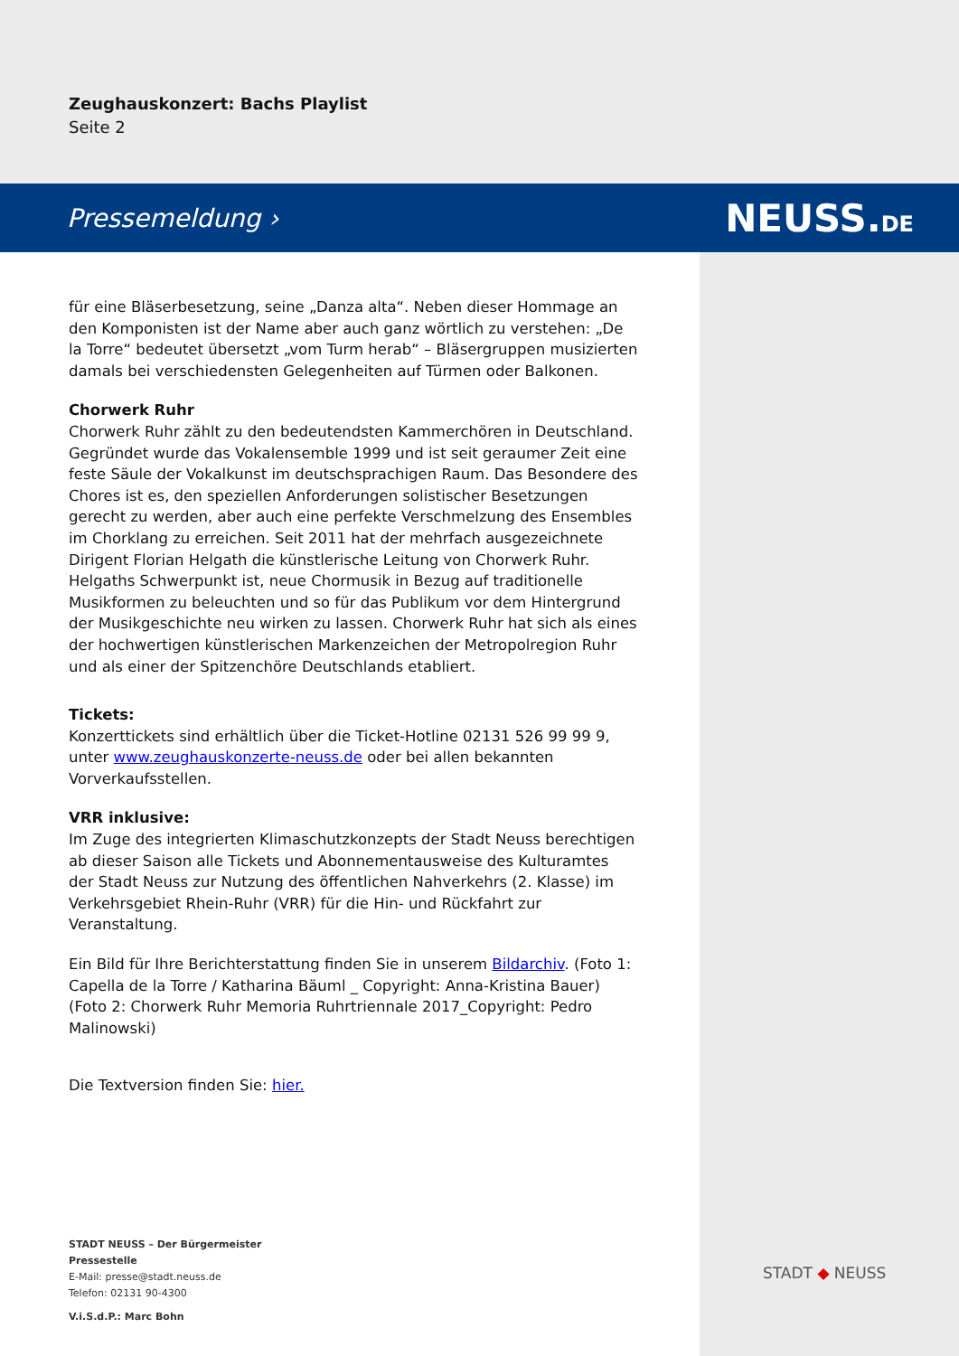Zeughauskonzert: Bachs Playlist
Seite 2
Pressemeldung › NEUSS.DE
für eine Bläserbesetzung, seine „Danza alta“. Neben dieser Hommage an den Komponisten ist der Name aber auch ganz wörtlich zu verstehen: „De la Torre“ bedeutet übersetzt „vom Turm herab“ – Bläsergruppen musizierten damals bei verschiedensten Gelegenheiten auf Türmen oder Balkonen.
Chorwerk Ruhr
Chorwerk Ruhr zählt zu den bedeutendsten Kammerchören in Deutschland. Gegründet wurde das Vokalensemble 1999 und ist seit geraumer Zeit eine feste Säule der Vokalkunst im deutschsprachigen Raum. Das Besondere des Chores ist es, den speziellen Anforderungen solistischer Besetzungen gerecht zu werden, aber auch eine perfekte Verschmelzung des Ensembles im Chorklang zu erreichen. Seit 2011 hat der mehrfach ausgezeichnete Dirigent Florian Helgath die künstlerische Leitung von Chorwerk Ruhr. Helgaths Schwerpunkt ist, neue Chormusik in Bezug auf traditionelle Musikformen zu beleuchten und so für das Publikum vor dem Hintergrund der Musikgeschichte neu wirken zu lassen. Chorwerk Ruhr hat sich als eines der hochwertigen künstlerischen Markenzeichen der Metropolregion Ruhr und als einer der Spitzenchöre Deutschlands etabliert.
Tickets:
Konzerttickets sind erhältlich über die Ticket-Hotline 02131 526 99 99 9, unter www.zeughauskonzerte-neuss.de oder bei allen bekannten Vorverkaufsstellen.
VRR inklusive:
Im Zuge des integrierten Klimaschutzkonzepts der Stadt Neuss berechtigen ab dieser Saison alle Tickets und Abonnementausweise des Kulturamtes der Stadt Neuss zur Nutzung des öffentlichen Nahverkehrs (2. Klasse) im Verkehrsgebiet Rhein-Ruhr (VRR) für die Hin- und Rückfahrt zur Veranstaltung.
Ein Bild für Ihre Berichterstattung finden Sie in unserem Bildarchiv. (Foto 1: Capella de la Torre / Katharina Bäuml _ Copyright: Anna-Kristina Bauer) (Foto 2: Chorwerk Ruhr Memoria Ruhrtriennale 2017_Copyright: Pedro Malinowski)
Die Textversion finden Sie: hier.
STADT NEUSS – Der Bürgermeister
Pressestelle
E-Mail: presse@stadt.neuss.de
Telefon: 02131 90-4300
V.i.S.d.P.: Marc Bohn
STADT ◆ NEUSS